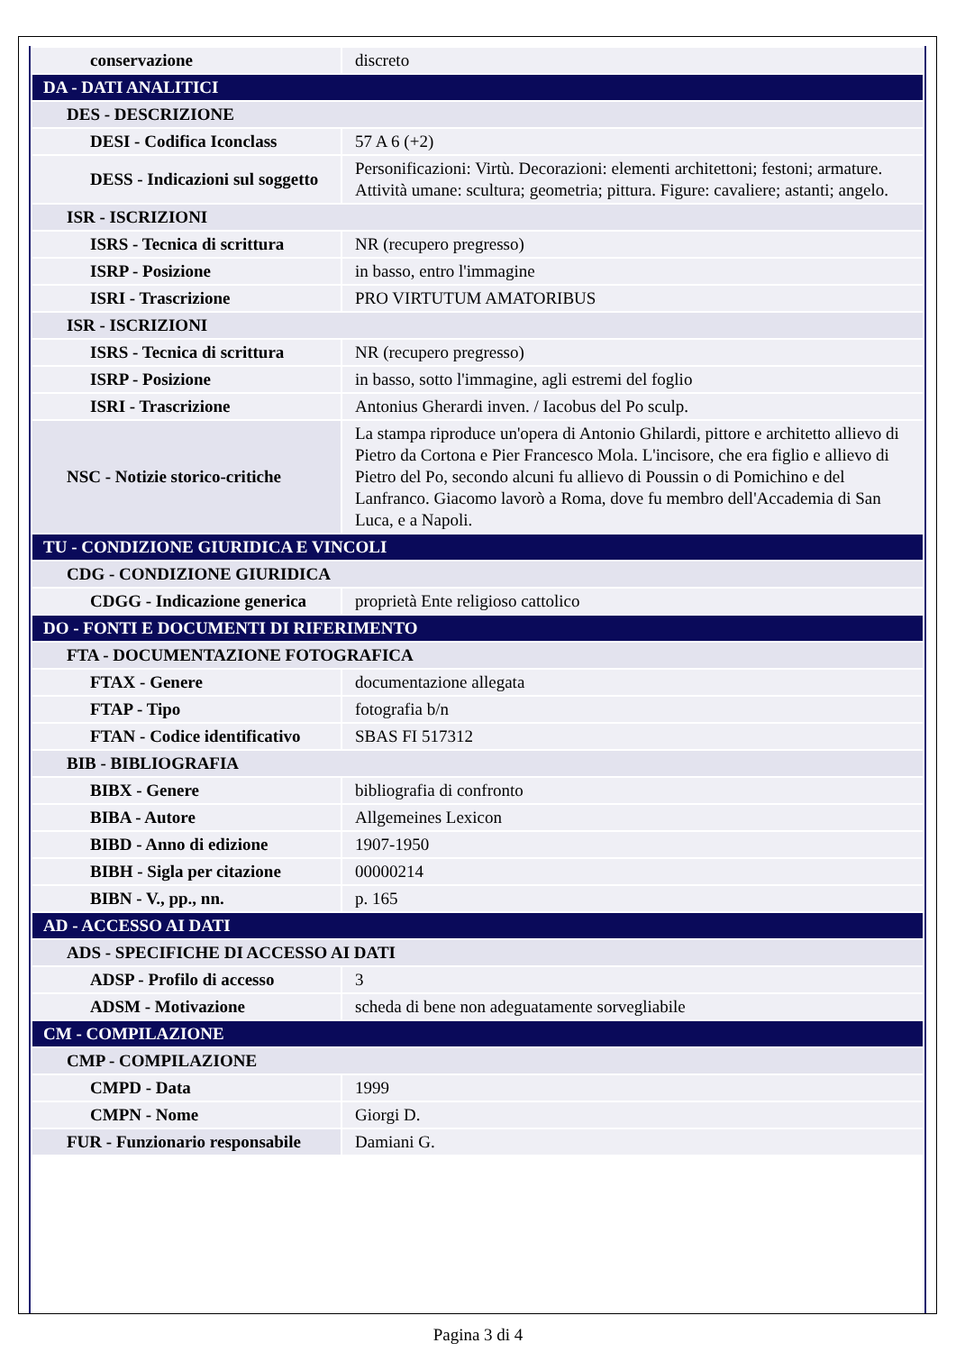| conservazione | discreto |
| DA - DATI ANALITICI | |
| DES - DESCRIZIONE | |
| DESI - Codifica Iconclass | 57 A 6 (+2) |
| DESS - Indicazioni sul soggetto | Personificazioni: Virtù. Decorazioni: elementi architettoni; festoni; armature. Attività umane: scultura; geometria; pittura. Figure: cavaliere; astanti; angelo. |
| ISR - ISCRIZIONI | |
| ISRS - Tecnica di scrittura | NR (recupero pregresso) |
| ISRP - Posizione | in basso, entro l'immagine |
| ISRI - Trascrizione | PRO VIRTUTUM AMATORIBUS |
| ISR - ISCRIZIONI | |
| ISRS - Tecnica di scrittura | NR (recupero pregresso) |
| ISRP - Posizione | in basso, sotto l'immagine, agli estremi del foglio |
| ISRI - Trascrizione | Antonius Gherardi inven. / Iacobus del Po sculp. |
| NSC - Notizie storico-critiche | La stampa riproduce un'opera di Antonio Ghilardi, pittore e architetto allievo di Pietro da Cortona e Pier Francesco Mola. L'incisore, che era figlio e allievo di Pietro del Po, secondo alcuni fu allievo di Poussin o di Pomichino e del Lanfranco. Giacomo lavorò a Roma, dove fu membro dell'Accademia di San Luca, e a Napoli. |
| TU - CONDIZIONE GIURIDICA E VINCOLI | |
| CDG - CONDIZIONE GIURIDICA | |
| CDGG - Indicazione generica | proprietà Ente religioso cattolico |
| DO - FONTI E DOCUMENTI DI RIFERIMENTO | |
| FTA - DOCUMENTAZIONE FOTOGRAFICA | |
| FTAX - Genere | documentazione allegata |
| FTAP - Tipo | fotografia b/n |
| FTAN - Codice identificativo | SBAS FI 517312 |
| BIB - BIBLIOGRAFIA | |
| BIBX - Genere | bibliografia di confronto |
| BIBA - Autore | Allgemeines Lexicon |
| BIBD - Anno di edizione | 1907-1950 |
| BIBH - Sigla per citazione | 00000214 |
| BIBN - V., pp., nn. | p. 165 |
| AD - ACCESSO AI DATI | |
| ADS - SPECIFICHE DI ACCESSO AI DATI | |
| ADSP - Profilo di accesso | 3 |
| ADSM - Motivazione | scheda di bene non adeguatamente sorvegliabile |
| CM - COMPILAZIONE | |
| CMP - COMPILAZIONE | |
| CMPD - Data | 1999 |
| CMPN - Nome | Giorgi D. |
| FUR - Funzionario responsabile | Damiani G. |
Pagina 3 di 4